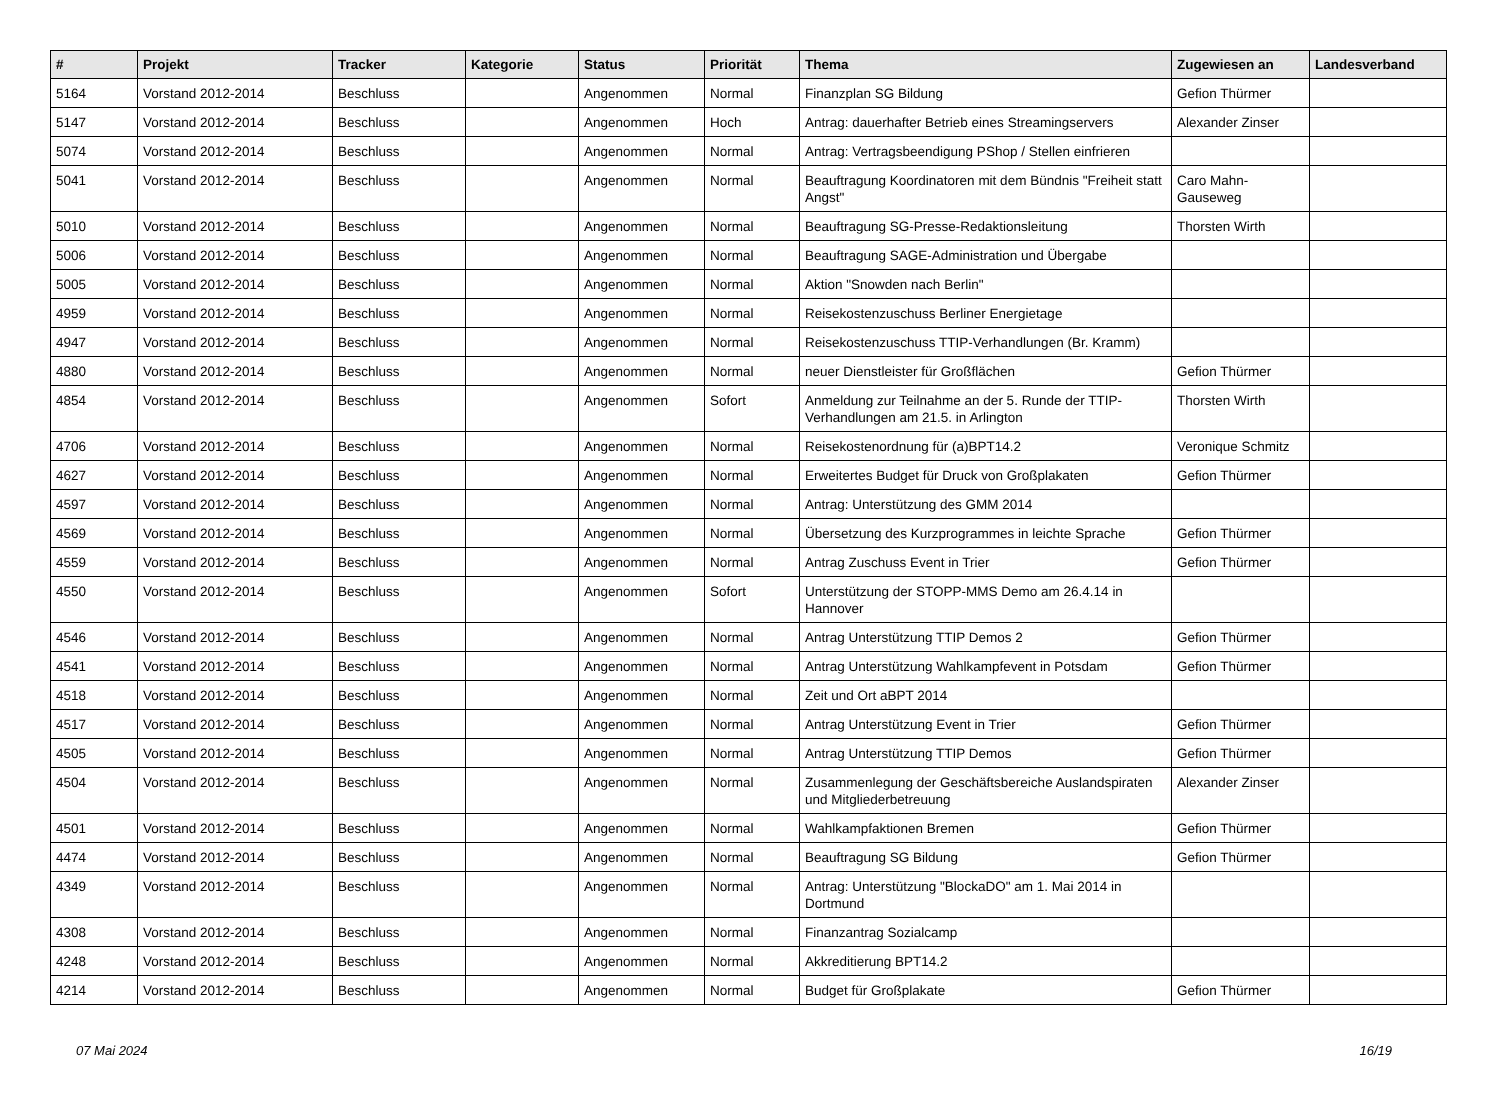| # | Projekt | Tracker | Kategorie | Status | Priorität | Thema | Zugewiesen an | Landesverband |
| --- | --- | --- | --- | --- | --- | --- | --- | --- |
| 5164 | Vorstand 2012-2014 | Beschluss | | Angenommen | Normal | Finanzplan SG Bildung | Gefion Thürmer | |
| 5147 | Vorstand 2012-2014 | Beschluss | | Angenommen | Hoch | Antrag: dauerhafter Betrieb eines Streamingservers | Alexander Zinser | |
| 5074 | Vorstand 2012-2014 | Beschluss | | Angenommen | Normal | Antrag: Vertragsbeendigung PShop / Stellen einfrieren | | |
| 5041 | Vorstand 2012-2014 | Beschluss | | Angenommen | Normal | Beauftragung Koordinatoren mit dem Bündnis "Freiheit statt Angst" | Caro Mahn-Gauseweg | |
| 5010 | Vorstand 2012-2014 | Beschluss | | Angenommen | Normal | Beauftragung SG-Presse-Redaktionsleitung | Thorsten Wirth | |
| 5006 | Vorstand 2012-2014 | Beschluss | | Angenommen | Normal | Beauftragung SAGE-Administration und Übergabe | | |
| 5005 | Vorstand 2012-2014 | Beschluss | | Angenommen | Normal | Aktion "Snowden nach Berlin" | | |
| 4959 | Vorstand 2012-2014 | Beschluss | | Angenommen | Normal | Reisekostenzuschuss Berliner Energietage | | |
| 4947 | Vorstand 2012-2014 | Beschluss | | Angenommen | Normal | Reisekostenzuschuss TTIP-Verhandlungen (Br. Kramm) | | |
| 4880 | Vorstand 2012-2014 | Beschluss | | Angenommen | Normal | neuer Dienstleister für Großflächen | Gefion Thürmer | |
| 4854 | Vorstand 2012-2014 | Beschluss | | Angenommen | Sofort | Anmeldung zur Teilnahme an der 5. Runde der TTIP-Verhandlungen am 21.5. in Arlington | Thorsten Wirth | |
| 4706 | Vorstand 2012-2014 | Beschluss | | Angenommen | Normal | Reisekostenordnung für (a)BPT14.2 | Veronique Schmitz | |
| 4627 | Vorstand 2012-2014 | Beschluss | | Angenommen | Normal | Erweitertes Budget für Druck von Großplakaten | Gefion Thürmer | |
| 4597 | Vorstand 2012-2014 | Beschluss | | Angenommen | Normal | Antrag: Unterstützung des GMM 2014 | | |
| 4569 | Vorstand 2012-2014 | Beschluss | | Angenommen | Normal | Übersetzung des Kurzprogrammes in leichte Sprache | Gefion Thürmer | |
| 4559 | Vorstand 2012-2014 | Beschluss | | Angenommen | Normal | Antrag Zuschuss Event in Trier | Gefion Thürmer | |
| 4550 | Vorstand 2012-2014 | Beschluss | | Angenommen | Sofort | Unterstützung der STOPP-MMS Demo am 26.4.14 in Hannover | | |
| 4546 | Vorstand 2012-2014 | Beschluss | | Angenommen | Normal | Antrag Unterstützung TTIP Demos 2 | Gefion Thürmer | |
| 4541 | Vorstand 2012-2014 | Beschluss | | Angenommen | Normal | Antrag Unterstützung Wahlkampfevent in Potsdam | Gefion Thürmer | |
| 4518 | Vorstand 2012-2014 | Beschluss | | Angenommen | Normal | Zeit und Ort aBPT 2014 | | |
| 4517 | Vorstand 2012-2014 | Beschluss | | Angenommen | Normal | Antrag Unterstützung Event in Trier | Gefion Thürmer | |
| 4505 | Vorstand 2012-2014 | Beschluss | | Angenommen | Normal | Antrag Unterstützung TTIP Demos | Gefion Thürmer | |
| 4504 | Vorstand 2012-2014 | Beschluss | | Angenommen | Normal | Zusammenlegung der Geschäftsbereiche Auslandspiraten und Mitgliederbetreuung | Alexander Zinser | |
| 4501 | Vorstand 2012-2014 | Beschluss | | Angenommen | Normal | Wahlkampfaktionen Bremen | Gefion Thürmer | |
| 4474 | Vorstand 2012-2014 | Beschluss | | Angenommen | Normal | Beauftragung SG Bildung | Gefion Thürmer | |
| 4349 | Vorstand 2012-2014 | Beschluss | | Angenommen | Normal | Antrag: Unterstützung "BlockaDO" am 1. Mai 2014 in Dortmund | | |
| 4308 | Vorstand 2012-2014 | Beschluss | | Angenommen | Normal | Finanzantrag Sozialcamp | | |
| 4248 | Vorstand 2012-2014 | Beschluss | | Angenommen | Normal | Akkreditierung BPT14.2 | | |
| 4214 | Vorstand 2012-2014 | Beschluss | | Angenommen | Normal | Budget für Großplakate | Gefion Thürmer | |
07 Mai 2024 16/19